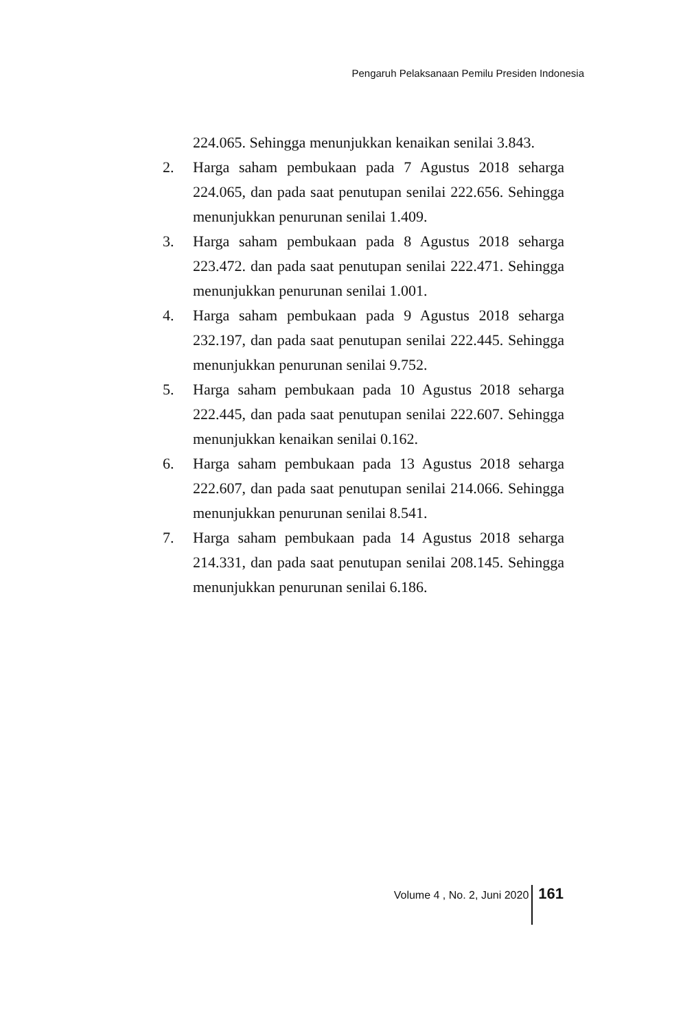Pengaruh Pelaksanaan Pemilu Presiden Indonesia
224.065. Sehingga menunjukkan kenaikan senilai 3.843.
2. Harga saham pembukaan pada 7 Agustus 2018 seharga 224.065, dan pada saat penutupan senilai 222.656. Sehingga menunjukkan penurunan senilai 1.409.
3. Harga saham pembukaan pada 8 Agustus 2018 seharga 223.472. dan pada saat penutupan senilai 222.471. Sehingga menunjukkan penurunan senilai 1.001.
4. Harga saham pembukaan pada 9 Agustus 2018 seharga 232.197, dan pada saat penutupan senilai 222.445. Sehingga menunjukkan penurunan senilai 9.752.
5. Harga saham pembukaan pada 10 Agustus 2018 seharga 222.445, dan pada saat penutupan senilai 222.607. Sehingga menunjukkan kenaikan senilai 0.162.
6. Harga saham pembukaan pada 13 Agustus 2018 seharga 222.607, dan pada saat penutupan senilai 214.066. Sehingga menunjukkan penurunan senilai 8.541.
7. Harga saham pembukaan pada 14 Agustus 2018 seharga 214.331, dan pada saat penutupan senilai 208.145. Sehingga menunjukkan penurunan senilai 6.186.
Volume 4 , No. 2, Juni 2020 161